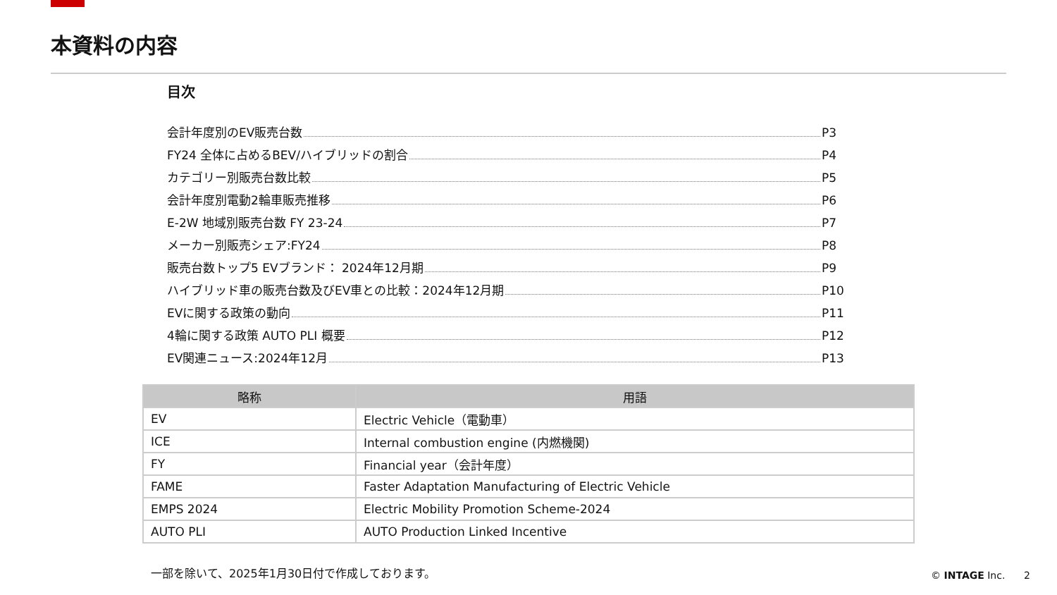本資料の内容
目次
会計年度別のEV販売台数 P3
FY24 全体に占めるBEV/ハイブリッドの割合 P4
カテゴリー別販売台数比較 P5
会計年度別電動2輪車販売推移 P6
E-2W 地域別販売台数 FY 23-24 P7
メーカー別販売シェア:FY24 P8
販売台数トップ5 EVブランド： 2024年12月期 P9
ハイブリッド車の販売台数及びEV車との比較：2024年12月期 P10
EVに関する政策の動向 P11
4輪に関する政策 AUTO PLI 概要 P12
EV関連ニュース:2024年12月 P13
| 略称 | 用語 |
| --- | --- |
| EV | Electric Vehicle（電動車） |
| ICE | Internal combustion engine (内燃機関) |
| FY | Financial year（会計年度） |
| FAME | Faster Adaptation Manufacturing of Electric Vehicle |
| EMPS 2024 | Electric Mobility Promotion Scheme-2024 |
| AUTO PLI | AUTO Production Linked Incentive |
一部を除いて、2025年1月30日付で作成しております。
© INTAGE Inc. 2